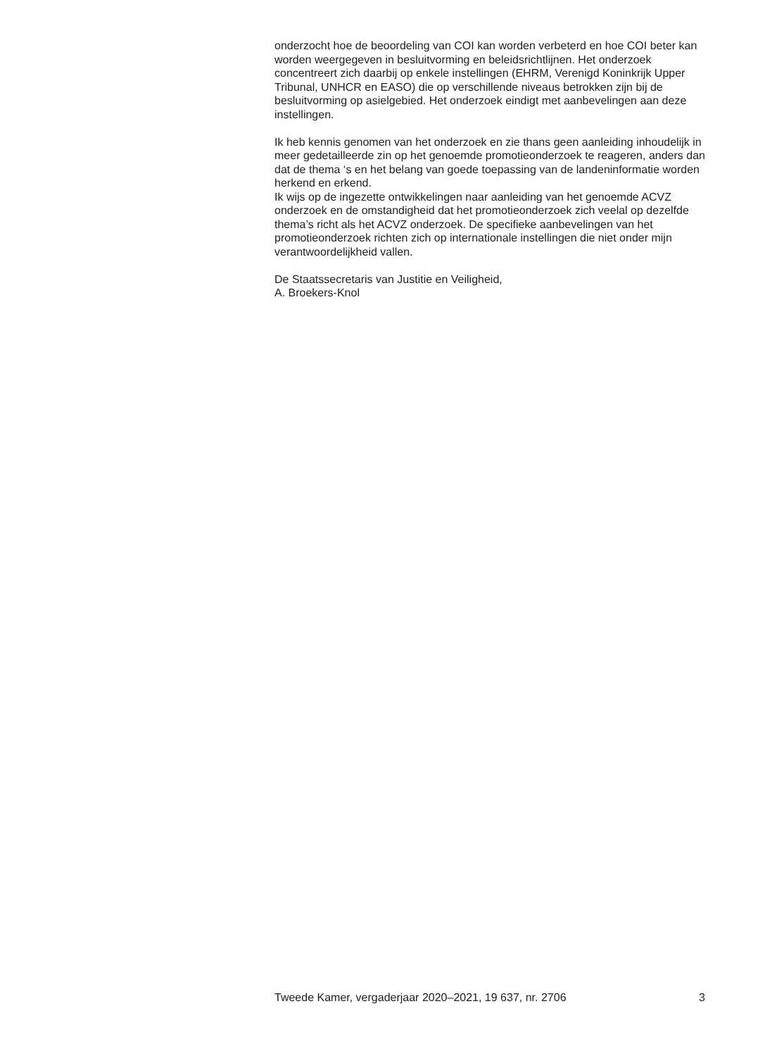onderzocht hoe de beoordeling van COI kan worden verbeterd en hoe COI beter kan worden weergegeven in besluitvorming en beleidsrichtlijnen. Het onderzoek concentreert zich daarbij op enkele instellingen (EHRM, Verenigd Koninkrijk Upper Tribunal, UNHCR en EASO) die op verschil­lende niveaus betrokken zijn bij de besluitvorming op asielgebied. Het onderzoek eindigt met aanbevelingen aan deze instellingen.
Ik heb kennis genomen van het onderzoek en zie thans geen aanleiding inhoudelijk in meer gedetailleerde zin op het genoemde promotieon­derzoek te reageren, anders dan dat de thema ‘s en het belang van goede toepassing van de landeninformatie worden herkend en erkend.
Ik wijs op de ingezette ontwikkelingen naar aanleiding van het genoemde ACVZ onderzoek en de omstandigheid dat het promotieonderzoek zich veelal op dezelfde thema’s richt als het ACVZ onderzoek. De specifieke aanbevelingen van het promotieonderzoek richten zich op internationale instellingen die niet onder mijn verantwoordelijkheid vallen.
De Staatssecretaris van Justitie en Veiligheid,
A. Broekers-Knol
Tweede Kamer, vergaderjaar 2020–2021, 19 637, nr. 2706 3